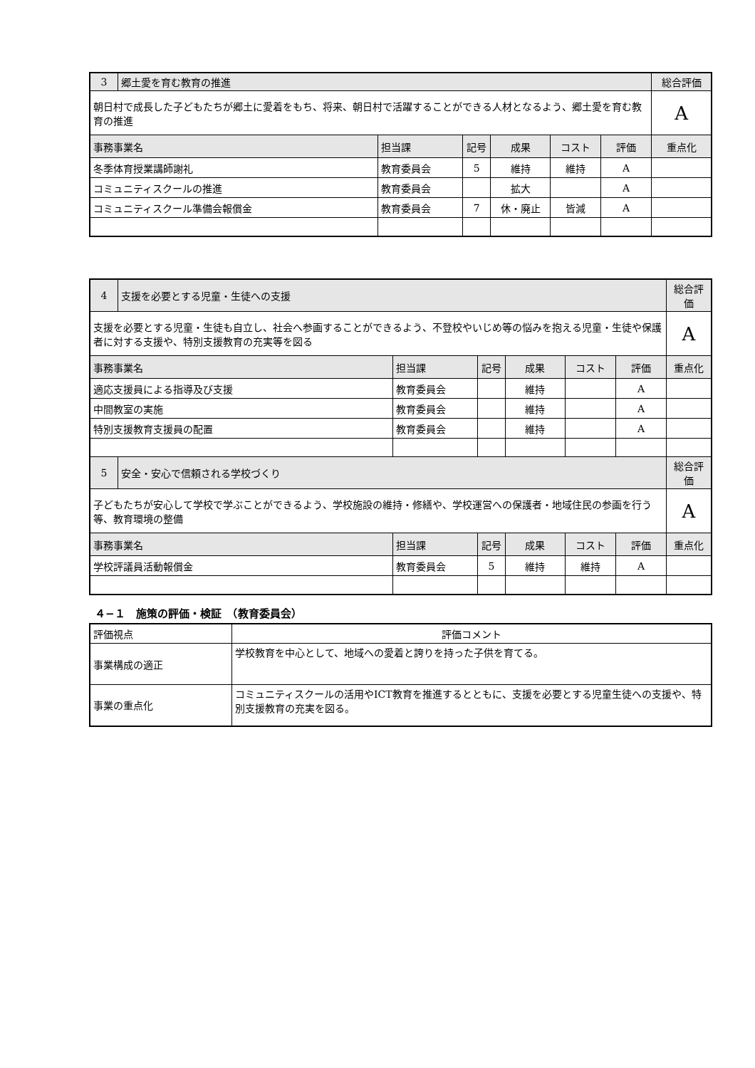| 3 | 郷土愛を育む教育の推進 | | | | | | 総合評価 |
| 朝日村で成長した子どもたちが郷土に愛着をもち、将来、朝日村で活躍することができる人材となるよう、郷土愛を育む教育の推進 | | | | | | | A |
| 事務事業名 | | 担当課 | 記号 | 成果 | コスト | 評価 | 重点化 |
| 冬季体育授業講師謝礼 | | 教育委員会 | 5 | 維持 | 維持 | A | |
| コミュニティスクールの推進 | | 教育委員会 | | 拡大 | | A | |
| コミュニティスクール準備会報償金 | | 教育委員会 | 7 | 休・廃止 | 皆減 | A | |
| 4 | 支援を必要とする児童・生徒への支援 | | | | | | 総合評価 |
| 支援を必要とする児童・生徒も自立し、社会へ参画することができるよう、不登校やいじめ等の悩みを抱える児童・生徒や保護者に対する支援や、特別支援教育の充実等を図る | | | | | | | A |
| 事務事業名 | | 担当課 | 記号 | 成果 | コスト | 評価 | 重点化 |
| 適応支援員による指導及び支援 | | 教育委員会 | | 維持 | | A | |
| 中間教室の実施 | | 教育委員会 | | 維持 | | A | |
| 特別支援教育支援員の配置 | | 教育委員会 | | 維持 | | A | |
| 5 | 安全・安心で信頼される学校づくり | | | | | | 総合評価 |
| 子どもたちが安心して学校で学ぶことができるよう、学校施設の維持・修繕や、学校運営への保護者・地域住民の参画を行う等、教育環境の整備 | | | | | | | A |
| 事務事業名 | | 担当課 | 記号 | 成果 | コスト | 評価 | 重点化 |
| 学校評議員活動報償金 | | 教育委員会 | 5 | 維持 | 維持 | A | |
４−１　施策の評価・検証　（教育委員会）
| 評価視点 | 評価コメント |
| 事業構成の適正 | 学校教育を中心として、地域への愛着と誇りを持った子供を育てる。 |
| 事業の重点化 | コミュニティスクールの活用やICT教育を推進するとともに、支援を必要とする児童生徒への支援や、特別支援教育の充実を図る。 |